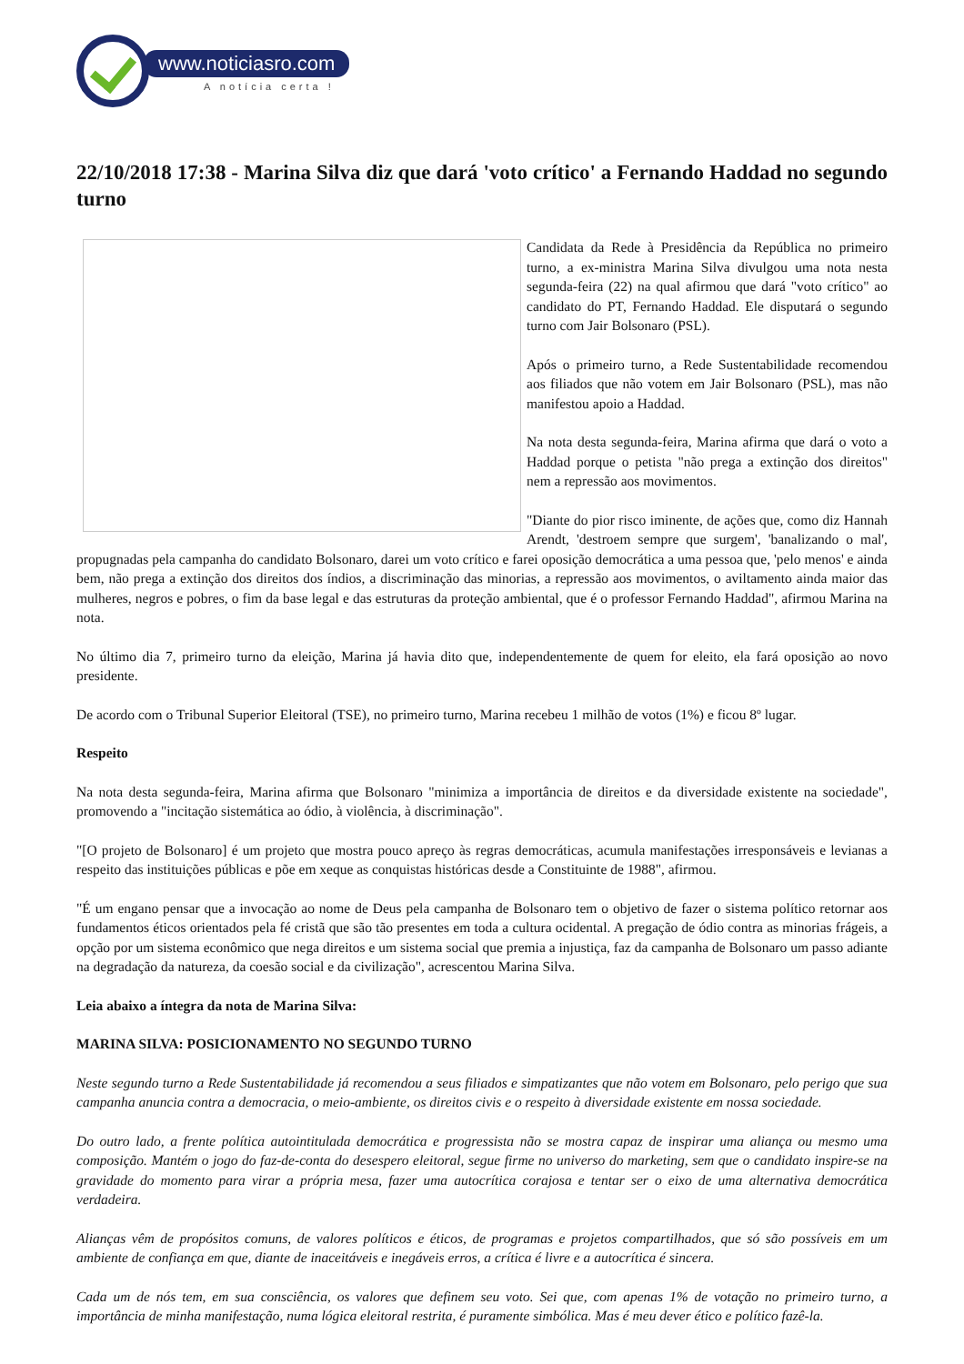www.noticiasro.com
A notícia certa !
22/10/2018 17:38 - Marina Silva diz que dará 'voto crítico' a Fernando Haddad no segundo turno
Candidata da Rede à Presidência da República no primeiro turno, a ex-ministra Marina Silva divulgou uma nota nesta segunda-feira (22) na qual afirmou que dará "voto crítico" ao candidato do PT, Fernando Haddad. Ele disputará o segundo turno com Jair Bolsonaro (PSL).
Após o primeiro turno, a Rede Sustentabilidade recomendou aos filiados que não votem em Jair Bolsonaro (PSL), mas não manifestou apoio a Haddad.
Na nota desta segunda-feira, Marina afirma que dará o voto a Haddad porque o petista "não prega a extinção dos direitos" nem a repressão aos movimentos.
"Diante do pior risco iminente, de ações que, como diz Hannah Arendt, 'destroem sempre que surgem', 'banalizando o mal', propugnadas pela campanha do candidato Bolsonaro, darei um voto crítico e farei oposição democrática a uma pessoa que, 'pelo menos' e ainda bem, não prega a extinção dos direitos dos índios, a discriminação das minorias, a repressão aos movimentos, o aviltamento ainda maior das mulheres, negros e pobres, o fim da base legal e das estruturas da proteção ambiental, que é o professor Fernando Haddad", afirmou Marina na nota.
No último dia 7, primeiro turno da eleição, Marina já havia dito que, independentemente de quem for eleito, ela fará oposição ao novo presidente.
De acordo com o Tribunal Superior Eleitoral (TSE), no primeiro turno, Marina recebeu 1 milhão de votos (1%) e ficou 8º lugar.
Respeito
Na nota desta segunda-feira, Marina afirma que Bolsonaro "minimiza a importância de direitos e da diversidade existente na sociedade", promovendo a "incitação sistemática ao ódio, à violência, à discriminação".
"[O projeto de Bolsonaro] é um projeto que mostra pouco apreço às regras democráticas, acumula manifestações irresponsáveis e levianas a respeito das instituições públicas e põe em xeque as conquistas históricas desde a Constituinte de 1988", afirmou.
"É um engano pensar que a invocação ao nome de Deus pela campanha de Bolsonaro tem o objetivo de fazer o sistema político retornar aos fundamentos éticos orientados pela fé cristã que são tão presentes em toda a cultura ocidental. A pregação de ódio contra as minorias frágeis, a opção por um sistema econômico que nega direitos e um sistema social que premia a injustiça, faz da campanha de Bolsonaro um passo adiante na degradação da natureza, da coesão social e da civilização", acrescentou Marina Silva.
Leia abaixo a íntegra da nota de Marina Silva:
MARINA SILVA: POSICIONAMENTO NO SEGUNDO TURNO
Neste segundo turno a Rede Sustentabilidade já recomendou a seus filiados e simpatizantes que não votem em Bolsonaro, pelo perigo que sua campanha anuncia contra a democracia, o meio-ambiente, os direitos civis e o respeito à diversidade existente em nossa sociedade.
Do outro lado, a frente política autointitulada democrática e progressista não se mostra capaz de inspirar uma aliança ou mesmo uma composição. Mantém o jogo do faz-de-conta do desespero eleitoral, segue firme no universo do marketing, sem que o candidato inspire-se na gravidade do momento para virar a própria mesa, fazer uma autocrítica corajosa e tentar ser o eixo de uma alternativa democrática verdadeira.
Alianças vêm de propósitos comuns, de valores políticos e éticos, de programas e projetos compartilhados, que só são possíveis em um ambiente de confiança em que, diante de inaceitáveis e inegáveis erros, a crítica é livre e a autocrítica é sincera.
Cada um de nós tem, em sua consciência, os valores que definem seu voto. Sei que, com apenas 1% de votação no primeiro turno, a importância de minha manifestação, numa lógica eleitoral restrita, é puramente simbólica. Mas é meu dever ético e político fazê-la.